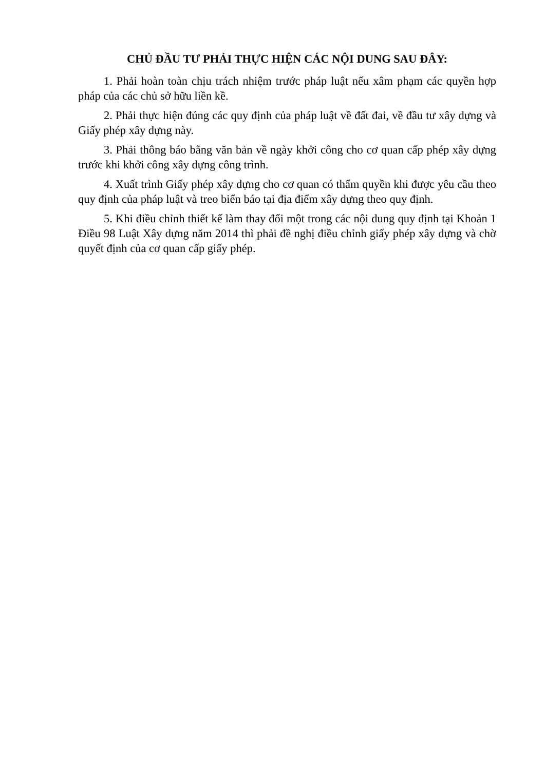CHỦ ĐẦU TƯ PHẢI THỰC HIỆN CÁC NỘI DUNG SAU ĐÂY:
1. Phải hoàn toàn chịu trách nhiệm trước pháp luật nếu xâm phạm các quyền hợp pháp của các chủ sở hữu liền kề.
2. Phải thực hiện đúng các quy định của pháp luật về đất đai, về đầu tư xây dựng và Giấy phép xây dựng này.
3. Phải thông báo bằng văn bản về ngày khởi công cho cơ quan cấp phép xây dựng trước khi khởi công xây dựng công trình.
4. Xuất trình Giấy phép xây dựng cho cơ quan có thẩm quyền khi được yêu cầu theo quy định của pháp luật và treo biển báo tại địa điểm xây dựng theo quy định.
5. Khi điều chỉnh thiết kế làm thay đổi một trong các nội dung quy định tại Khoản 1 Điều 98 Luật Xây dựng năm 2014 thì phải đề nghị điều chỉnh giấy phép xây dựng và chờ quyết định của cơ quan cấp giấy phép.